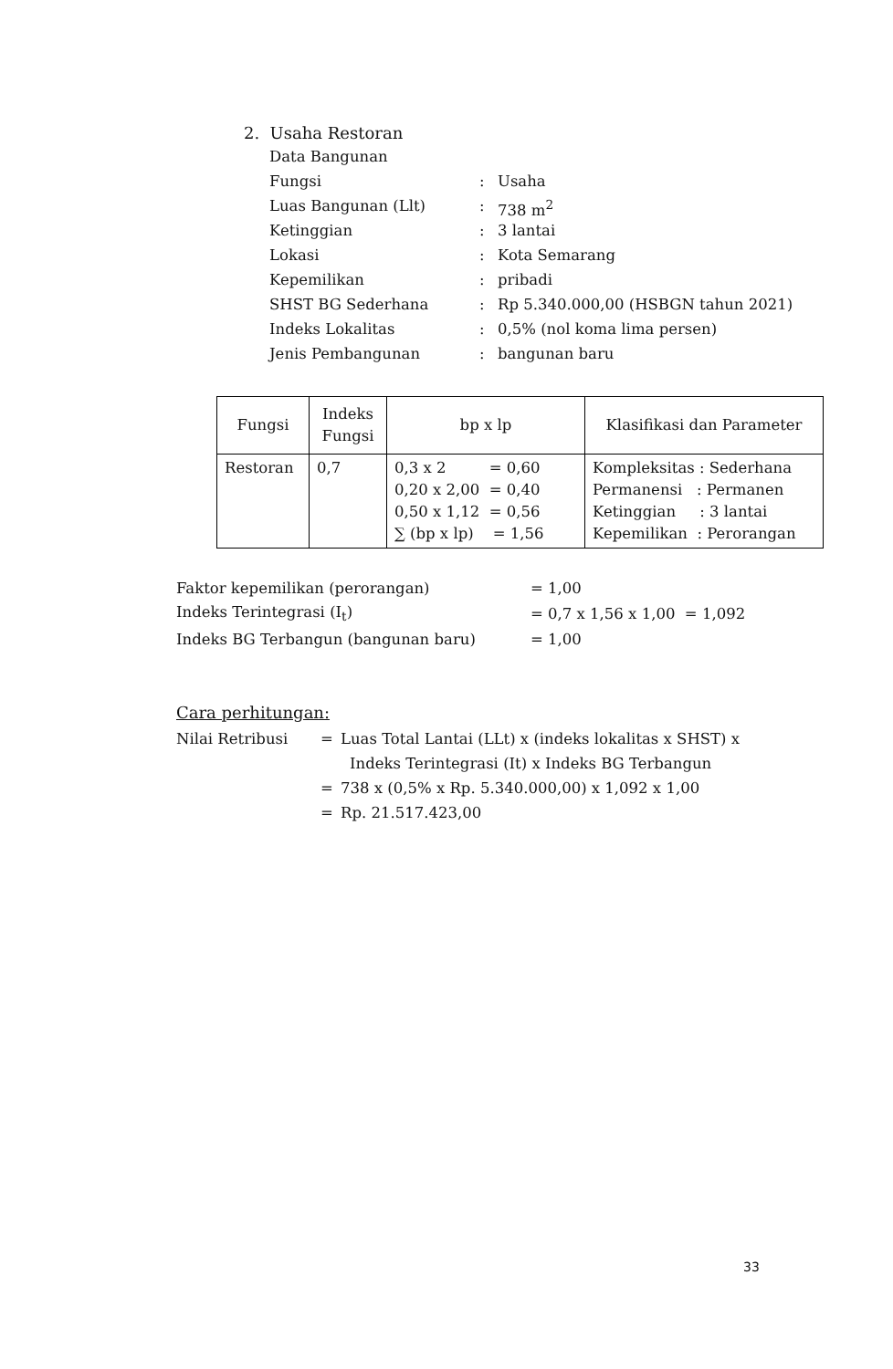2. Usaha Restoran
Data Bangunan
| Fungsi | : | Usaha |
| Luas Bangunan (Llt) | : | 738 m<sup>2</sup> |
| Ketinggian | : | 3 lantai |
| Lokasi | : | Kota Semarang |
| Kepemilikan | : | pribadi |
| SHST BG Sederhana | : | Rp 5.340.000,00 (HSBGN tahun 2021) |
| Indeks Lokalitas | : | 0,5% (nol koma lima persen) |
| Jenis Pembangunan | : | bangunan baru |
| Fungsi | Indeks Fungsi | bp x lp | Klasifikasi dan Parameter |
| --- | --- | --- | --- |
| Restoran | 0,7 | 0,3 x 2 = 0,60 0,20 x 2,00 = 0,40 0,50 x 1,12 = 0,56 ∑ (bp x lp) = 1,56 | Kompleksitas : Sederhana Permanensi : Permanen Ketinggian : 3 lantai Kepemilikan : Perorangan |
| Faktor kepemilikan (perorangan) | = 1,00 |
| Indeks Terintegrasi (I<sub>t</sub>) | = 0,7 x 1,56 x 1,00 = 1,092 |
| Indeks BG Terbangun (bangunan baru) | = 1,00 |
Cara perhitungan:
| Nilai Retribusi | = | Luas Total Lantai (LLt) x (indeks lokalitas x SHST) x |
| | | Indeks Terintegrasi (It) x Indeks BG Terbangun |
| | = | 738 x (0,5% x Rp. 5.340.000,00) x 1,092 x 1,00 |
| | = | Rp. 21.517.423,00 |
33